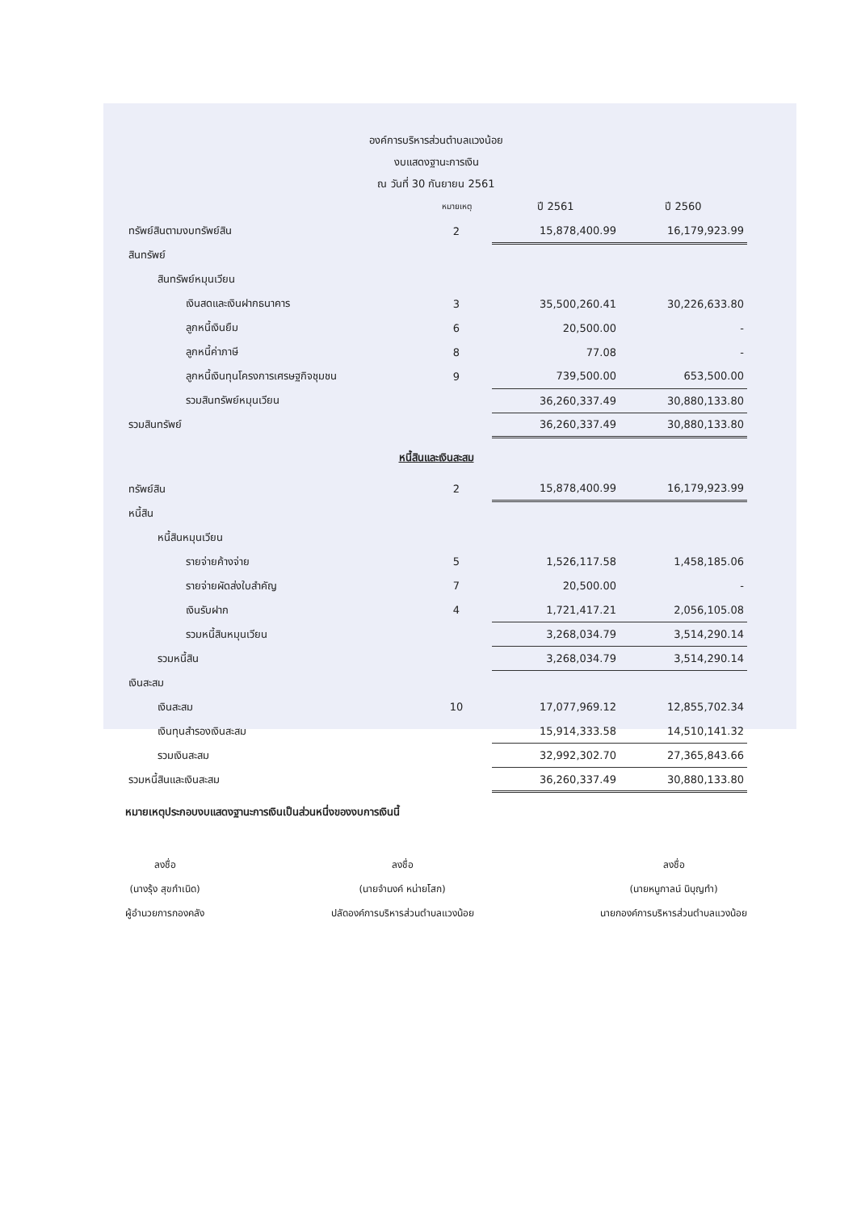องค์การบริหารส่วนตำบลแวงน้อย
งบแสดงฐานะการเงิน
ณ วันที่ 30 กันยายน 2561
| | หมายเหตุ | ปี 2561 | ปี 2560 |
| --- | --- | --- | --- |
| ทรัพย์สินตามงบทรัพย์สิน | 2 | 15,878,400.99 | 16,179,923.99 |
| สินทรัพย์ | | | |
| สินทรัพย์หมุนเวียน | | | |
| เงินสดและเงินฝากธนาคาร | 3 | 35,500,260.41 | 30,226,633.80 |
| ลูกหนี้เงินยืม | 6 | 20,500.00 | - |
| ลูกหนี้ค่าภาษี | 8 | 77.08 | - |
| ลูกหนี้เงินทุนโครงการเศรษฐกิจชุมชน | 9 | 739,500.00 | 653,500.00 |
| รวมสินทรัพย์หมุนเวียน | | 36,260,337.49 | 30,880,133.80 |
| รวมสินทรัพย์ | | 36,260,337.49 | 30,880,133.80 |
| หนี้สินและเงินสะสม | | | |
| ทรัพย์สิน | 2 | 15,878,400.99 | 16,179,923.99 |
| หนี้สิน | | | |
| หนี้สินหมุนเวียน | | | |
| รายจ่ายค้างจ่าย | 5 | 1,526,117.58 | 1,458,185.06 |
| รายจ่ายผัดส่งใบสำคัญ | 7 | 20,500.00 | - |
| เงินรับฝาก | 4 | 1,721,417.21 | 2,056,105.08 |
| รวมหนี้สินหมุนเวียน | | 3,268,034.79 | 3,514,290.14 |
| รวมหนี้สิน | | 3,268,034.79 | 3,514,290.14 |
| เงินสะสม | | | |
| เงินสะสม | 10 | 17,077,969.12 | 12,855,702.34 |
| เงินทุนสำรองเงินสะสม | | 15,914,333.58 | 14,510,141.32 |
| รวมเงินสะสม | | 32,992,302.70 | 27,365,843.66 |
| รวมหนี้สินและเงินสะสม | | 36,260,337.49 | 30,880,133.80 |
หมายเหตุประกอบงบแสดงฐานะการเงินเป็นส่วนหนึ่งของงบการเงินนี้
ลงชื่อ
(นางรุ้ง สุขกำเนิด)
ผู้อำนวยการกองคลัง
ลงชื่อ
(นายจำนงค์ หน่ายโสก)
ปลัดองค์การบริหารส่วนตำบลแวงน้อย
ลงชื่อ
(นายหนูกาลน์ นิบุญทำ)
นายกองค์การบริหารส่วนตำบลแวงน้อย